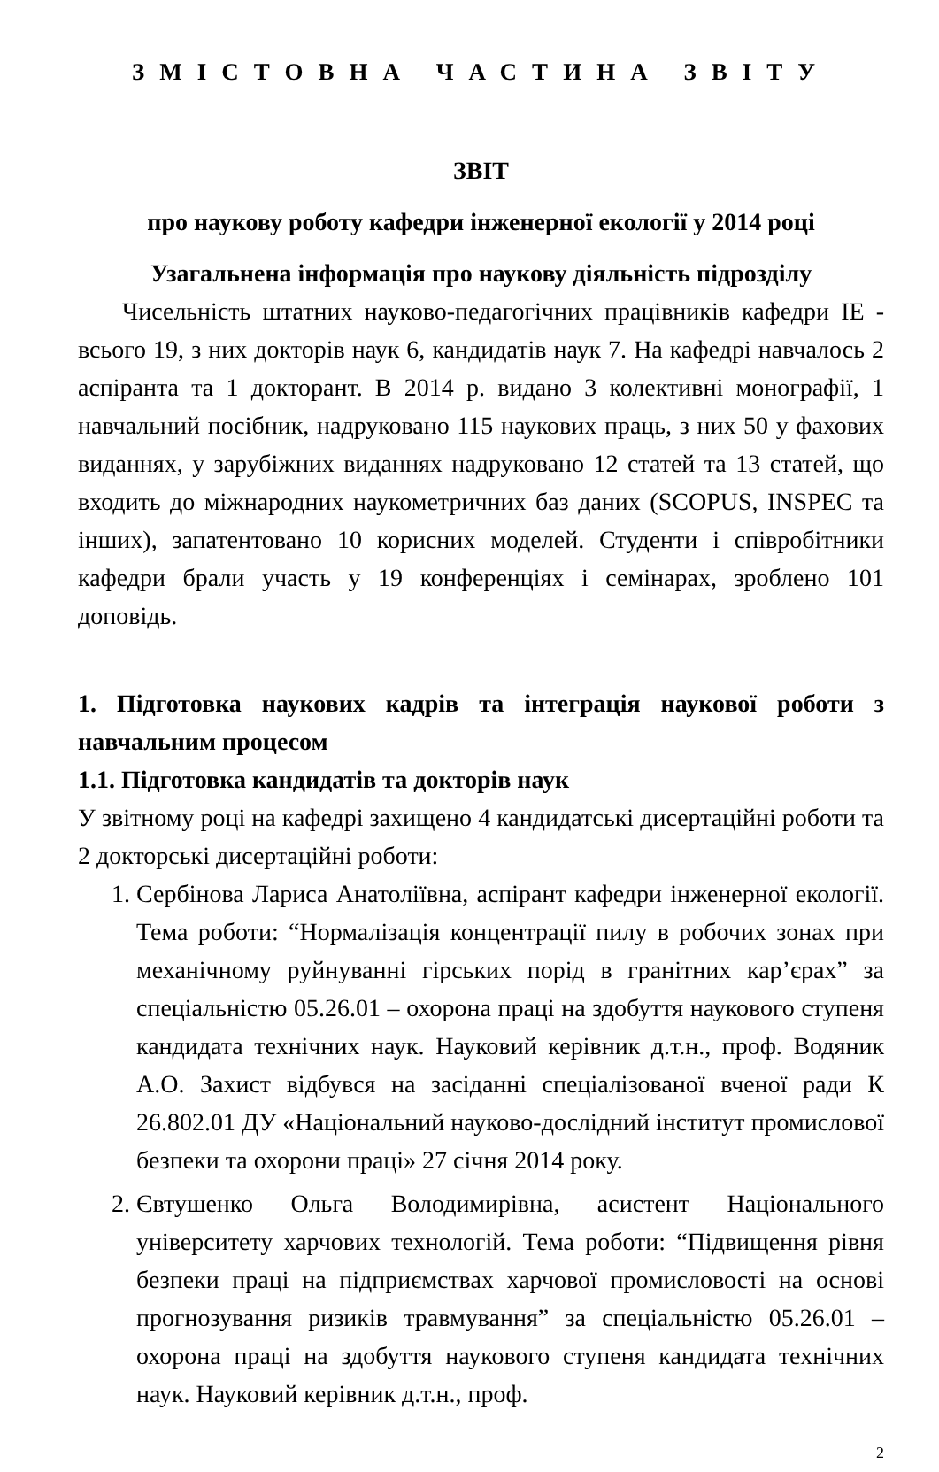ЗМІСТОВНА ЧАСТИНА ЗВІТУ
ЗВІТ
про наукову роботу кафедри інженерної екології у 2014 році
Узагальнена інформація про наукову діяльність підрозділу
Чисельність штатних науково-педагогічних працівників кафедри ІЕ - всього 19, з них докторів наук 6, кандидатів наук 7. На кафедрі навчалось 2 аспіранта та 1 докторант. В 2014 р. видано 3 колективні монографії, 1 навчальний посібник, надруковано 115 наукових праць, з них 50 у фахових виданнях, у зарубіжних виданнях надруковано 12 статей та 13 статей, що входить до міжнародних наукометричних баз даних (SCOPUS, INSPEC та інших), запатентовано 10 корисних моделей. Студенти і співробітники кафедри брали участь у 19 конференціях і семінарах, зроблено 101 доповідь.
1. Підготовка наукових кадрів та інтеграція наукової роботи з навчальним процесом
1.1. Підготовка кандидатів та докторів наук
У звітному році на кафедрі захищено 4 кандидатські дисертаційні роботи та 2 докторські дисертаційні роботи:
1. Сербінова Лариса Анатоліївна, аспірант кафедри інженерної екології. Тема роботи: “Нормалізація концентрації пилу в робочих зонах при механічному руйнуванні гірських порід в гранітних кар’єрах” за спеціальністю 05.26.01 – охорона праці на здобуття наукового ступеня кандидата технічних наук. Науковий керівник д.т.н., проф. Водяник А.О. Захист відбувся на засіданні спеціалізованої вченої ради К 26.802.01 ДУ «Національний науково-дослідний інститут промислової безпеки та охорони праці» 27 січня 2014 року.
2. Євтушенко Ольга Володимирівна, асистент Національного університету харчових технологій. Тема роботи: “Підвищення рівня безпеки праці на підприємствах харчової промисловості на основі прогнозування ризиків травмування” за спеціальністю 05.26.01 – охорона праці на здобуття наукового ступеня кандидата технічних наук. Науковий керівник д.т.н., проф.
2